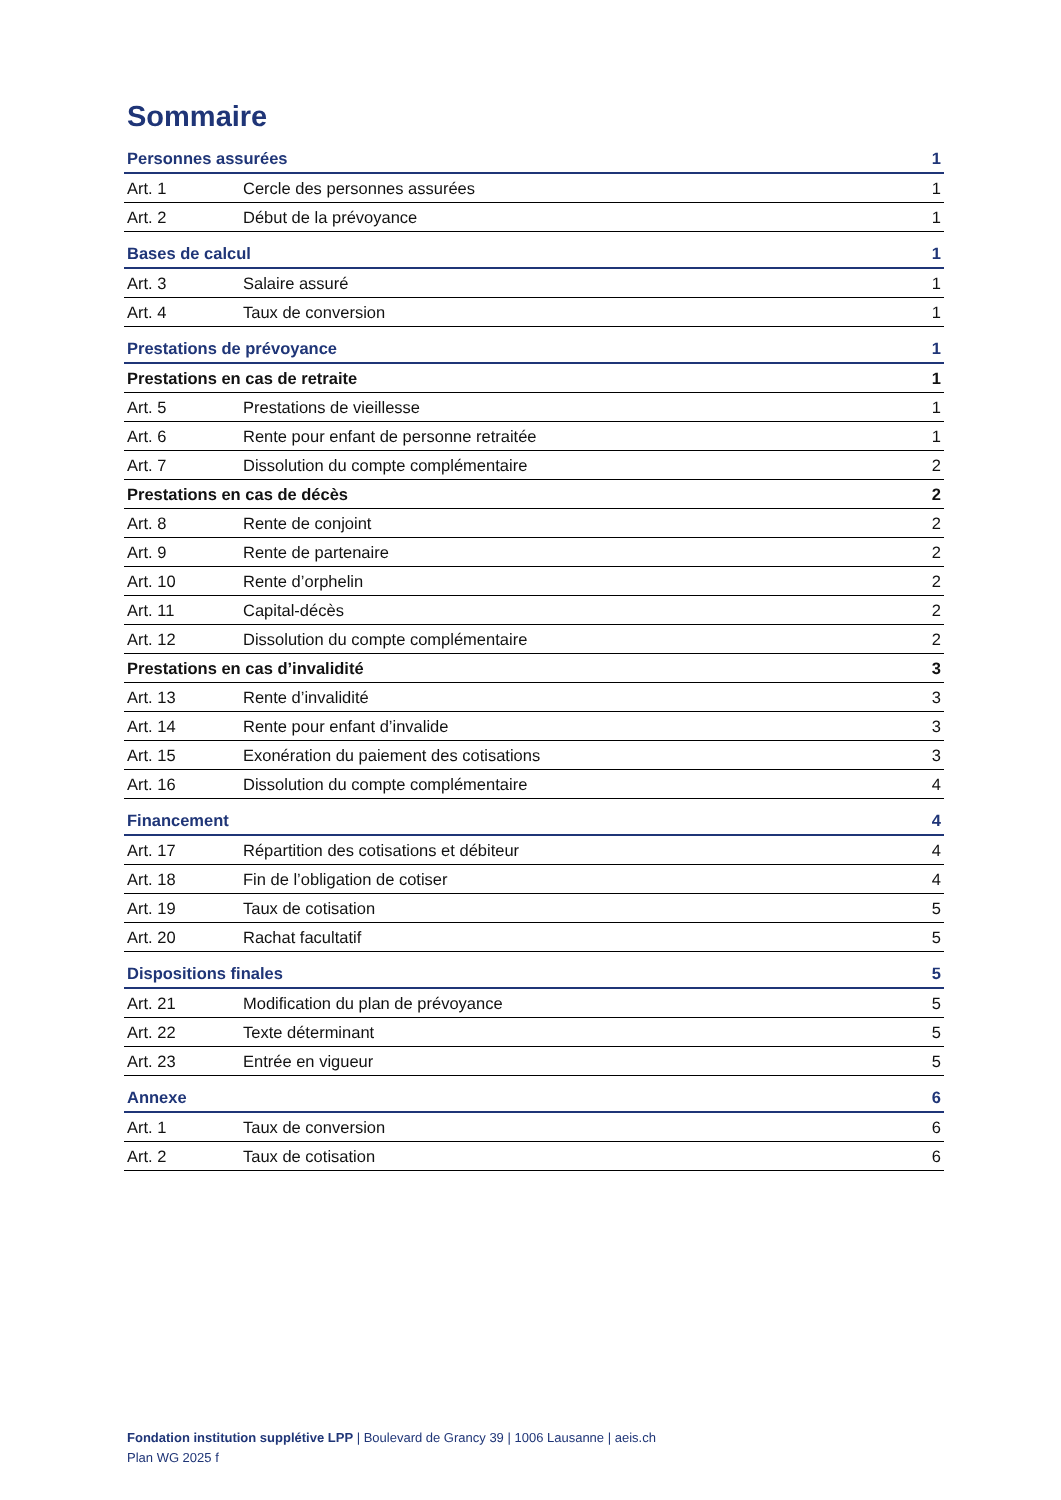Sommaire
| Personnes assurées | | 1 |
| Art. 1 | Cercle des personnes assurées | 1 |
| Art. 2 | Début de la prévoyance | 1 |
| Bases de calcul | | 1 |
| Art. 3 | Salaire assuré | 1 |
| Art. 4 | Taux de conversion | 1 |
| Prestations de prévoyance | | 1 |
| Prestations en cas de retraite | | 1 |
| Art. 5 | Prestations de vieillesse | 1 |
| Art. 6 | Rente pour enfant de personne retraitée | 1 |
| Art. 7 | Dissolution du compte complémentaire | 2 |
| Prestations en cas de décès | | 2 |
| Art. 8 | Rente de conjoint | 2 |
| Art. 9 | Rente de partenaire | 2 |
| Art. 10 | Rente d’orphelin | 2 |
| Art. 11 | Capital-décès | 2 |
| Art. 12 | Dissolution du compte complémentaire | 2 |
| Prestations en cas d’invalidité | | 3 |
| Art. 13 | Rente d’invalidité | 3 |
| Art. 14 | Rente pour enfant d’invalide | 3 |
| Art. 15 | Exonération du paiement des cotisations | 3 |
| Art. 16 | Dissolution du compte complémentaire | 4 |
| Financement | | 4 |
| Art. 17 | Répartition des cotisations et débiteur | 4 |
| Art. 18 | Fin de l’obligation de cotiser | 4 |
| Art. 19 | Taux de cotisation | 5 |
| Art. 20 | Rachat facultatif | 5 |
| Dispositions finales | | 5 |
| Art. 21 | Modification du plan de prévoyance | 5 |
| Art. 22 | Texte déterminant | 5 |
| Art. 23 | Entrée en vigueur | 5 |
| Annexe | | 6 |
| Art. 1 | Taux de conversion | 6 |
| Art. 2 | Taux de cotisation | 6 |
Fondation institution supplétive LPP | Boulevard de Grancy 39 | 1006 Lausanne | aeis.ch
Plan WG 2025 f